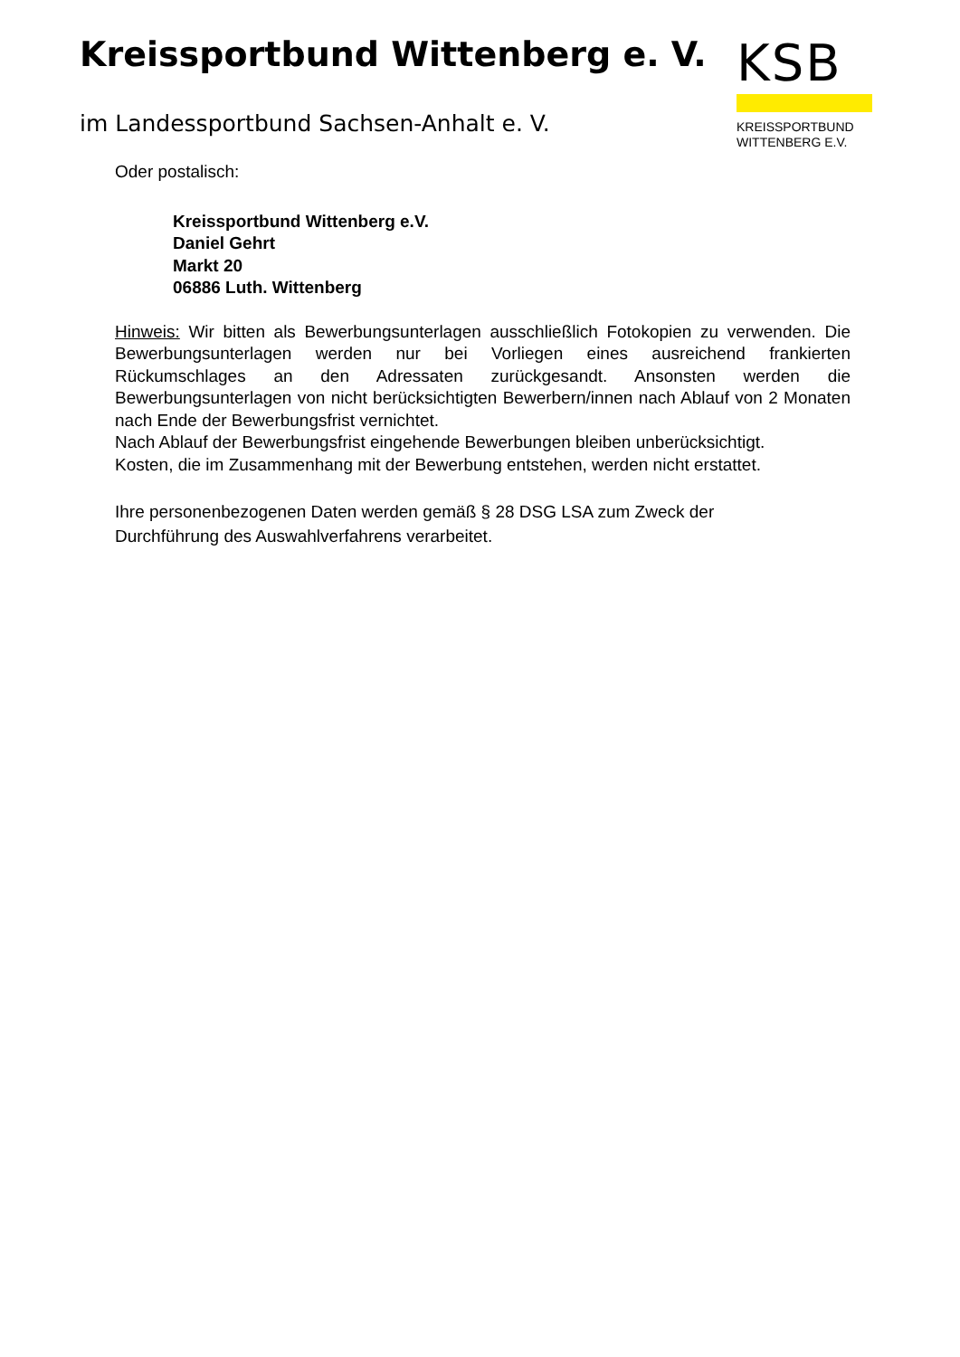Kreissportbund Wittenberg e. V.
im Landessportbund Sachsen-Anhalt e. V.
KSB
KREISSPORTBUND
WITTENBERG E.V.
Oder postalisch:
Kreissportbund Wittenberg e.V.
Daniel Gehrt
Markt 20
06886 Luth. Wittenberg
Hinweis: Wir bitten als Bewerbungsunterlagen ausschließlich Fotokopien zu verwenden. Die Bewerbungsunterlagen werden nur bei Vorliegen eines ausreichend frankierten Rückumschlages an den Adressaten zurückgesandt. Ansonsten werden die Bewerbungsunterlagen von nicht berücksichtigten Bewerbern/innen nach Ablauf von 2 Monaten nach Ende der Bewerbungsfrist vernichtet.
Nach Ablauf der Bewerbungsfrist eingehende Bewerbungen bleiben unberücksichtigt.
Kosten, die im Zusammenhang mit der Bewerbung entstehen, werden nicht erstattet.
Ihre personenbezogenen Daten werden gemäß § 28 DSG LSA zum Zweck der
Durchführung des Auswahlverfahrens verarbeitet.